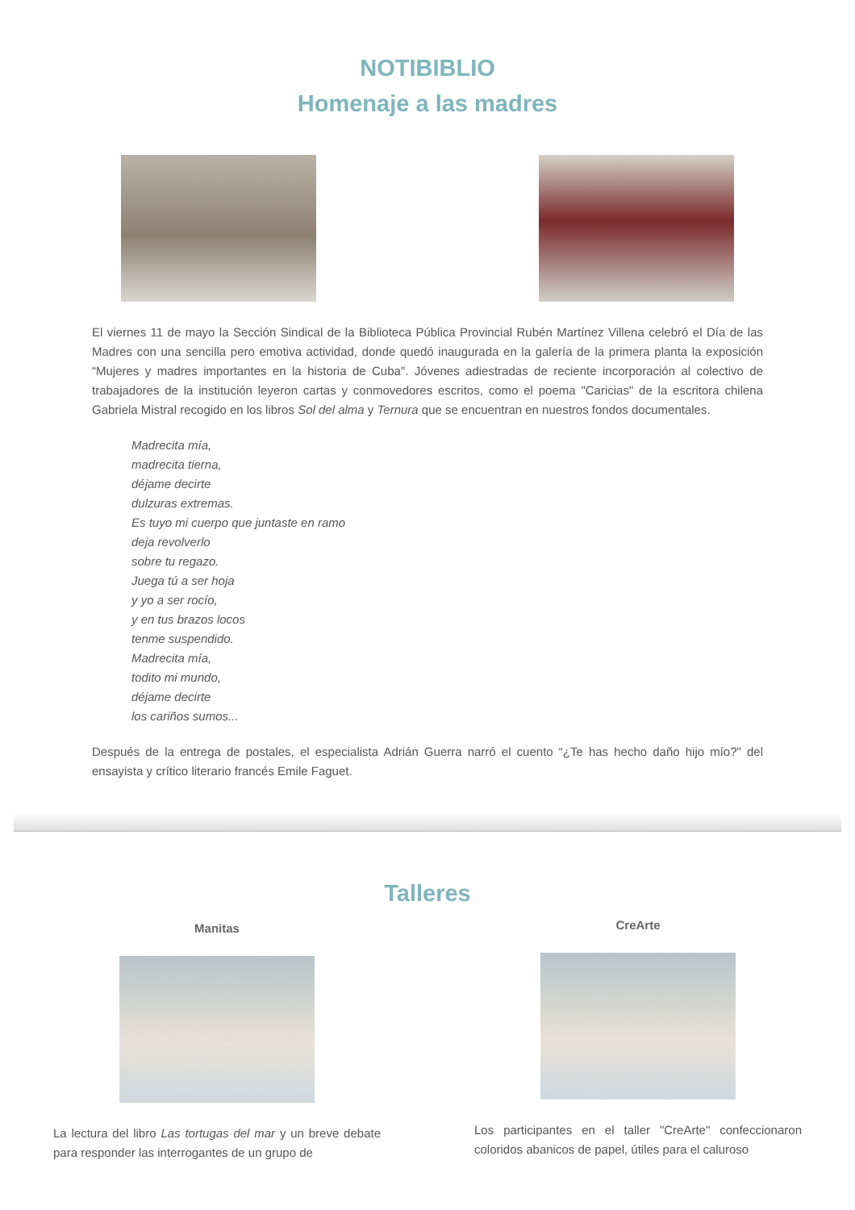NOTIBIBLIO
Homenaje a las madres
El viernes 11 de mayo la Sección Sindical de la Biblioteca Pública Provincial Rubén Martínez Villena celebró el Día de las Madres con una sencilla pero emotiva actividad, donde quedó inaugurada en la galería de la primera planta la exposición “Mujeres y madres importantes en la historia de Cuba". Jóvenes adiestradas de reciente incorporación al colectivo de trabajadores de la institución leyeron cartas y conmovedores escritos, como el poema "Caricias" de la escritora chilena Gabriela Mistral recogido en los libros Sol del alma y Ternura que se encuentran en nuestros fondos documentales.
Madrecita mía,
madrecita tierna,
déjame decirte
dulzuras extremas.
Es tuyo mi cuerpo que juntaste en ramo
deja revolverlo
sobre tu regazo.
Juega tú a ser hoja
y yo a ser rocío,
y en tus brazos locos
tenme suspendido.
Madrecita mía,
todito mi mundo,
déjame decirte
los cariños sumos...
Después de la entrega de postales, el especialista Adrián Guerra narró el cuento “¿Te has hecho daño hijo mío?" del ensayista y crítico literario francés Emile Faguet.
Talleres
Manitas
La lectura del libro Las tortugas del mar y un breve debate para responder las interrogantes de un grupo de
CreArte
Los participantes en el taller "CreArte" confeccionaron coloridos abanicos de papel, útiles para el caluroso